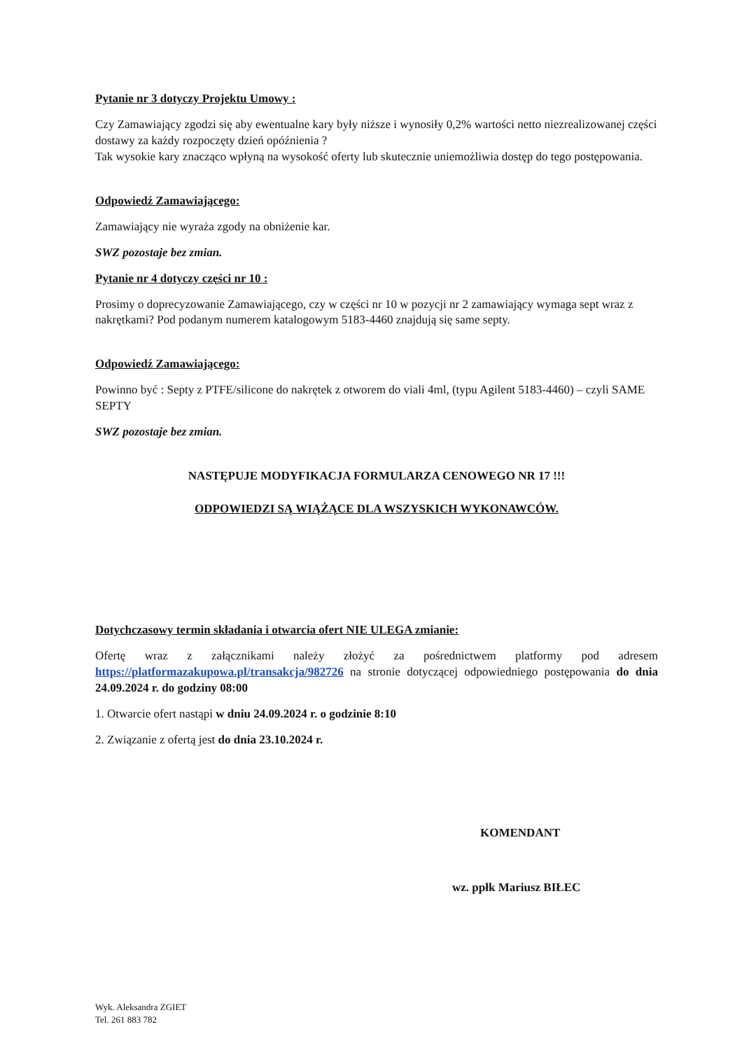Pytanie nr 3 dotyczy Projektu Umowy :
Czy Zamawiający zgodzi się aby ewentualne kary były niższe i wynosiły 0,2% wartości netto niezrealizowanej części dostawy za każdy rozpoczęty dzień opóźnienia ?
Tak wysokie kary znacząco wpłyną na wysokość oferty lub skutecznie uniemożliwia dostęp do tego postępowania.
Odpowiedź Zamawiającego:
Zamawiający nie wyraża zgody na obniżenie kar.
SWZ pozostaje bez zmian.
Pytanie nr 4 dotyczy części nr 10 :
Prosimy o doprecyzowanie Zamawiającego, czy w części nr 10 w pozycji nr 2 zamawiający wymaga sept wraz z nakrętkami? Pod podanym numerem katalogowym 5183-4460 znajdują się same septy.
Odpowiedź Zamawiającego:
Powinno być : Septy z PTFE/silicone do nakrętek z otworem do viali 4ml, (typu Agilent 5183-4460) – czyli SAME SEPTY
SWZ pozostaje bez zmian.
NASTĘPUJE MODYFIKACJA FORMULARZA CENOWEGO NR 17 !!!
ODPOWIEDZI SĄ WIĄŻĄCE DLA WSZYSKICH WYKONAWCÓW.
Dotychczasowy termin składania i otwarcia ofert NIE ULEGA zmianie:
Ofertę wraz z załącznikami należy złożyć za pośrednictwem platformy pod adresem https://platformazakupowa.pl/transakcja/982726 na stronie dotyczącej odpowiedniego postępowania do dnia 24.09.2024 r. do godziny 08:00
1. Otwarcie ofert nastąpi w dniu 24.09.2024 r. o godzinie 8:10
2. Związanie z ofertą jest do dnia 23.10.2024 r.
KOMENDANT
wz. ppłk Mariusz BIŁEC
Wyk. Aleksandra ZGIET
Tel. 261 883 782